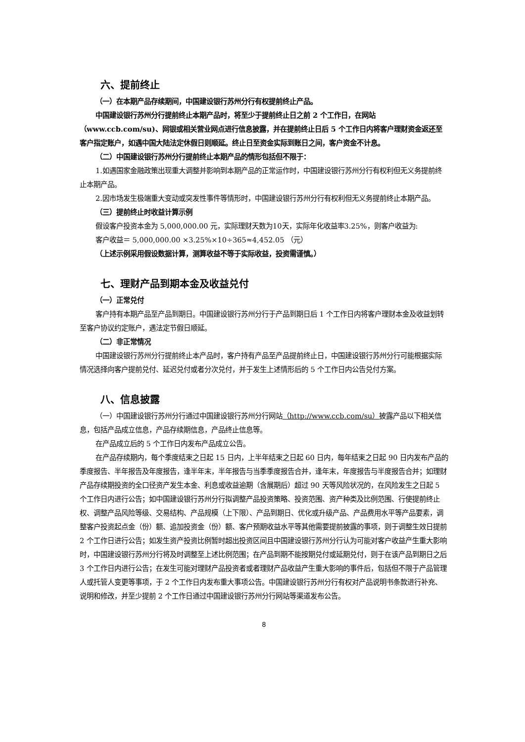六、提前终止
（一）在本期产品存续期间，中国建设银行苏州分行有权提前终止产品。
中国建设银行苏州分行提前终止本期产品时，将至少于提前终止日之前 2 个工作日，在网站（www.ccb.com/su)、网银或相关营业网点进行信息披露，并在提前终止日后 5 个工作日内将客户理财资金返还至客户指定账户，如遇中国大陆法定休假日则顺延。终止日至资金实际到账日之间，客户资金不计息。
（二）中国建设银行苏州分行提前终止本期产品的情形包括但不限于：
1.如遇国家金融政策出现重大调整并影响到本期产品的正常运作时，中国建设银行苏州分行有权利但无义务提前终止本期产品。
2.因市场发生极端重大变动或突发性事件等情形时，中国建设银行苏州分行有权利但无义务提前终止本期产品。
（三）提前终止时收益计算示例
假设客户投资本金为 5,000,000.00 元，实际理财天数为10天，实际年化收益率3.25%，则客户收益为:
客户收益＝ 5,000,000.00 ×3.25%×10÷365≈4,452.05 （元）
（上述示例采用假设数据计算，测算收益不等于实际收益，投资需谨慎。）
七、理财产品到期本金及收益兑付
（一）正常兑付
客户持有本期产品至产品到期日。中国建设银行苏州分行于产品到期日后 1 个工作日内将客户理财本金及收益划转至客户协议约定账户，遇法定节假日顺延。
（二）非正常情况
中国建设银行苏州分行提前终止本产品时，客户持有产品至产品提前终止日，中国建设银行苏州分行可能根据实际情况选择向客户提前兑付、延迟兑付或者分次兑付，并于发生上述情形后的 5 个工作日内公告兑付方案。
八、信息披露
（一）中国建设银行苏州分行通过中国建设银行苏州分行网站（http://www.ccb.com/su）披露产品以下相关信息，包括产品成立信息，产品存续期信息，产品终止信息等。
在产品成立后的 5 个工作日内发布产品成立公告。
在产品存续期内，每个季度结束之日起 15 日内，上半年结束之日起 60 日内，每年结束之日起 90 日内发布产品的季度报告、半年报告及年度报告，逢半年末，半年报告与当季季度报告合并，逢年末，年度报告与半度报告合并；如理财产品存续期投资的全口径资产发生本金、利息或收益逾期（含展期后）超过 90 天等风险状况的，在风险发生之日起 5 个工作日内进行公告；如中国建设银行苏州分行拟调整产品投资策略、投资范围、资产种类及比例范围、行使提前终止权、调整产品风险等级、交易结构、产品规模（上下限）、产品到期日、优化或升级产品、产品费用水平等产品要素，调整客户投资起点金（份）额、追加投资金（份）额、客户预期收益水平等其他需要提前披露的事项，则于调整生效日提前 2 个工作日进行公告；如发生资产投资比例暂时超出投资区间且中国建设银行苏州分行认为可能对客户收益产生重大影响时，中国建设银行苏州分行将及时调整至上述比例范围；在产品到期不能按期兑付或延期兑付，则于在该产品到期日之后 3 个工作日内进行公告；在发生可能对理财产品投资者或者理财产品收益产生重大影响的事件后，包括但不限于产品管理人或托管人变更等事项，于 2 个工作日内发布重大事项公告。中国建设银行苏州分行有权对产品说明书条款进行补充、说明和修改，并至少提前 2 个工作日通过中国建设银行苏州分行网站等渠道发布公告。
8